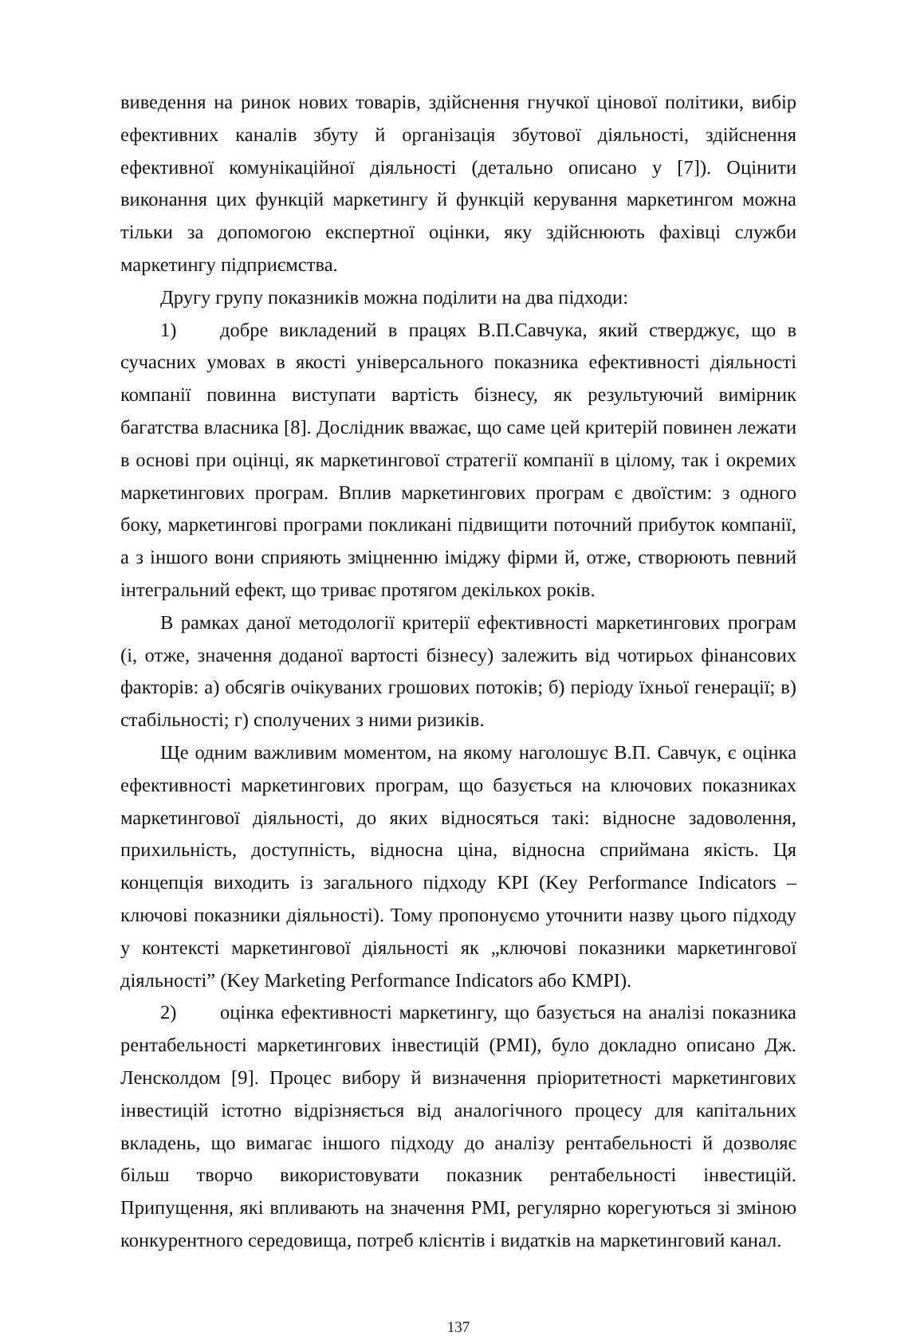виведення на ринок нових товарів, здійснення гнучкої цінової політики, вибір ефективних каналів збуту й організація збутової діяльності, здійснення ефективної комунікаційної діяльності (детально описано у [7]). Оцінити виконання цих функцій маркетингу й функцій керування маркетингом можна тільки за допомогою експертної оцінки, яку здійснюють фахівці служби маркетингу підприємства.
Другу групу показників можна поділити на два підходи:
1) добре викладений в працях В.П.Савчука, який стверджує, що в сучасних умовах в якості універсального показника ефективності діяльності компанії повинна виступати вартість бізнесу, як результуючий вимірник багатства власника [8]. Дослідник вважає, що саме цей критерій повинен лежати в основі при оцінці, як маркетингової стратегії компанії в цілому, так і окремих маркетингових програм. Вплив маркетингових програм є двоїстим: з одного боку, маркетингові програми покликані підвищити поточний прибуток компанії, а з іншого вони сприяють зміцненню іміджу фірми й, отже, створюють певний інтегральний ефект, що триває протягом декількох років.
В рамках даної методології критерії ефективності маркетингових програм (і, отже, значення доданої вартості бізнесу) залежить від чотирьох фінансових факторів: а) обсягів очікуваних грошових потоків; б) періоду їхньої генерації; в) стабільності; г) сполучених з ними ризиків.
Ще одним важливим моментом, на якому наголошує В.П. Савчук, є оцінка ефективності маркетингових програм, що базується на ключових показниках маркетингової діяльності, до яких відносяться такі: відносне задоволення, прихильність, доступність, відносна ціна, відносна сприймана якість. Ця концепція виходить із загального підходу KPI (Key Performance Indicators – ключові показники діяльності). Тому пропонуємо уточнити назву цього підходу у контексті маркетингової діяльності як „ключові показники маркетингової діяльності” (Key Marketing Performance Indicators або KMPI).
2) оцінка ефективності маркетингу, що базується на аналізі показника рентабельності маркетингових інвестицій (PMI), було докладно описано Дж. Ленсколдом [9]. Процес вибору й визначення пріоритетності маркетингових інвестицій істотно відрізняється від аналогічного процесу для капітальних вкладень, що вимагає іншого підходу до аналізу рентабельності й дозволяє більш творчо використовувати показник рентабельності інвестицій. Припущення, які впливають на значення PMI, регулярно корегуються зі зміною конкурентного середовища, потреб клієнтів і видатків на маркетинговий канал.
137